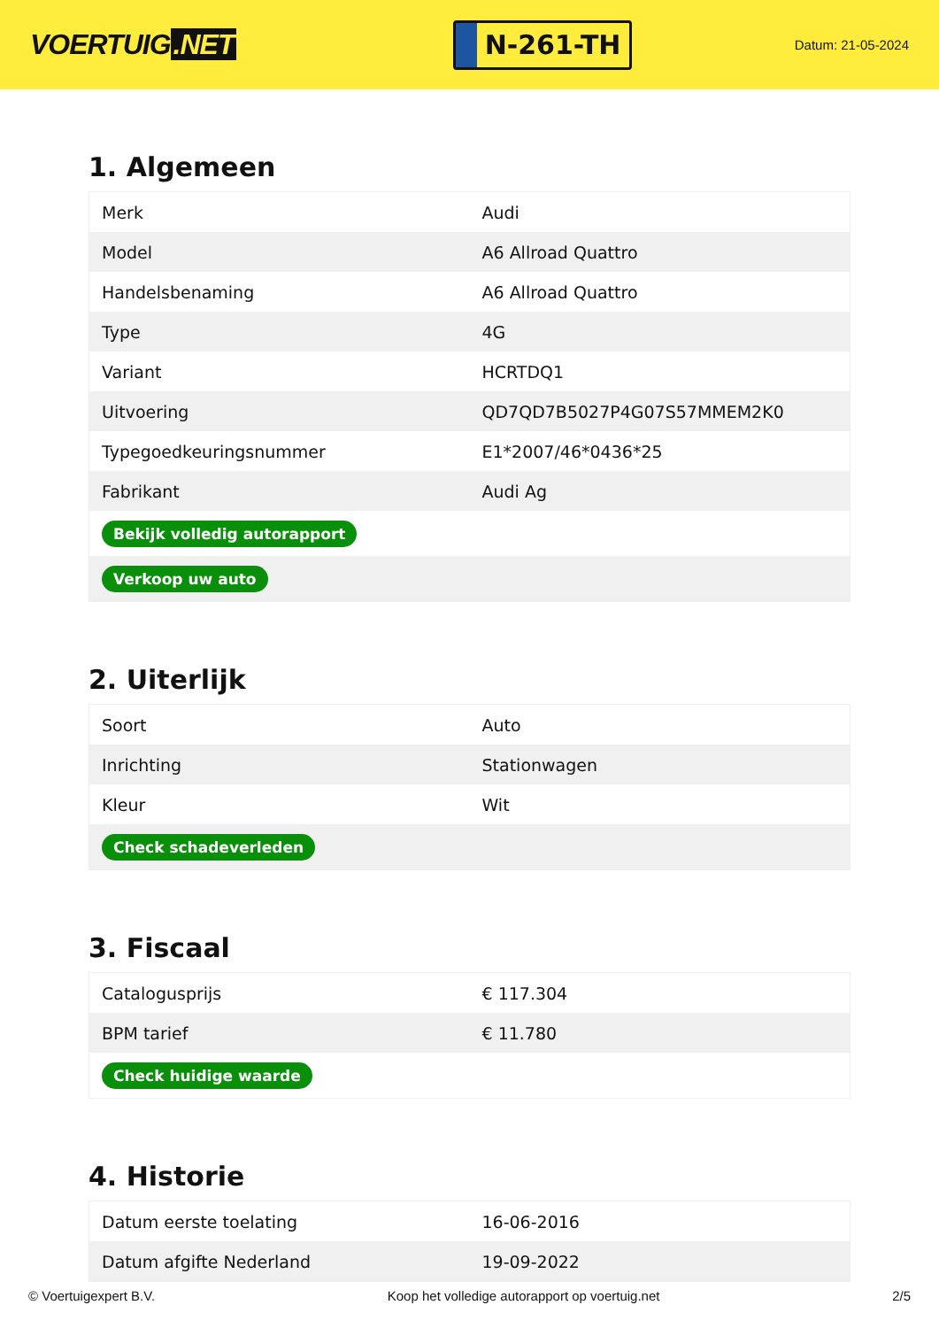VOERTUIG.NET
N-261-TH
Datum: 21-05-2024
1. Algemeen
| Merk | Audi |
| Model | A6 Allroad Quattro |
| Handelsbenaming | A6 Allroad Quattro |
| Type | 4G |
| Variant | HCRTDQ1 |
| Uitvoering | QD7QD7B5027P4G07S57MMEM2K0 |
| Typegoedkeuringsnummer | E1*2007/46*0436*25 |
| Fabrikant | Audi Ag |
| Bekijk volledig autorapport | |
| Verkoop uw auto | |
2. Uiterlijk
| Soort | Auto |
| Inrichting | Stationwagen |
| Kleur | Wit |
| Check schadeverleden | |
3. Fiscaal
| Catalogusprijs | € 117.304 |
| BPM tarief | € 11.780 |
| Check huidige waarde | |
4. Historie
| Datum eerste toelating | 16-06-2016 |
| Datum afgifte Nederland | 19-09-2022 |
© Voertuigexpert B.V. Koop het volledige autorapport op voertuig.net 2/5